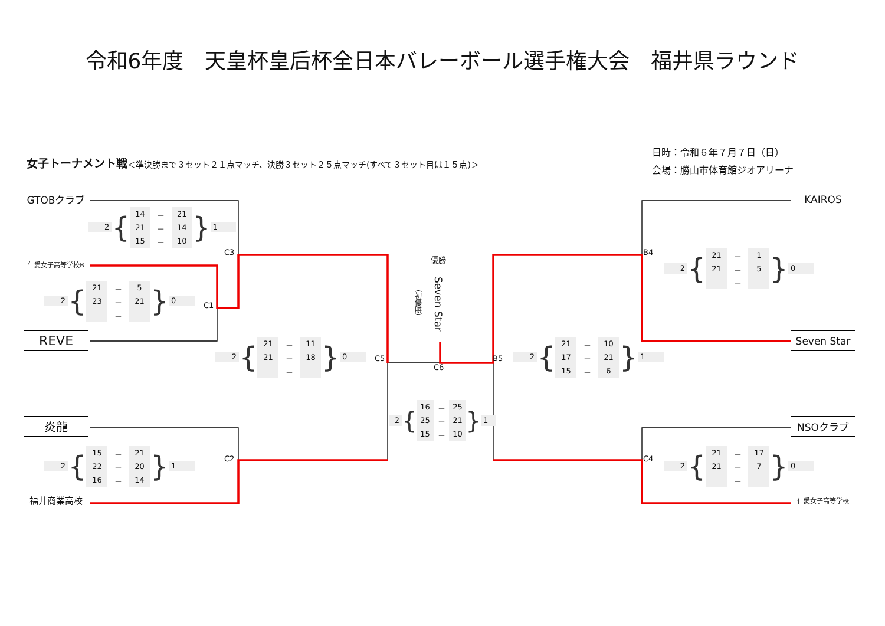令和6年度　天皇杯皇后杯全日本バレーボール選手権大会　福井県ラウンド
日時：令和６年７月７日（日）
女子トーナメント戦＜準決勝まで３セット２１点マッチ、決勝３セット２５点マッチ(すべて３セット目は１５点)＞
会場：勝山市体育館ジオアリーナ
GTOBクラブ
KAIROS
2 {
| 14 | － | 21 |
| 21 | － | 14 |
| 15 | － | 10 |
} 1
C3
B4
優勝
仁愛女子高等学校B
2 {
| 21 | － | 1 |
| 21 | － | 5 |
| | － | |
} 0
（初優勝）
Seven Star
2 {
| 21 | － | 5 |
| 23 | － | 21 |
| | － | |
} 0
C1
REVE
Seven Star
2 {
| 21 | － | 11 |
| 21 | － | 18 |
| | － | |
} 0
C5
C6
B5
2 {
| 21 | － | 10 |
| 17 | － | 21 |
| 15 | － | 6 |
} 1
2 {
| 16 | － | 25 |
| 25 | － | 21 |
| 15 | － | 10 |
} 1
炎龍
NSOクラブ
2 {
| 15 | － | 21 |
| 22 | － | 20 |
| 16 | － | 14 |
} 1
C2
C4
2 {
| 21 | － | 17 |
| 21 | － | 7 |
| | － | |
} 0
福井商業高校
仁愛女子高等学校